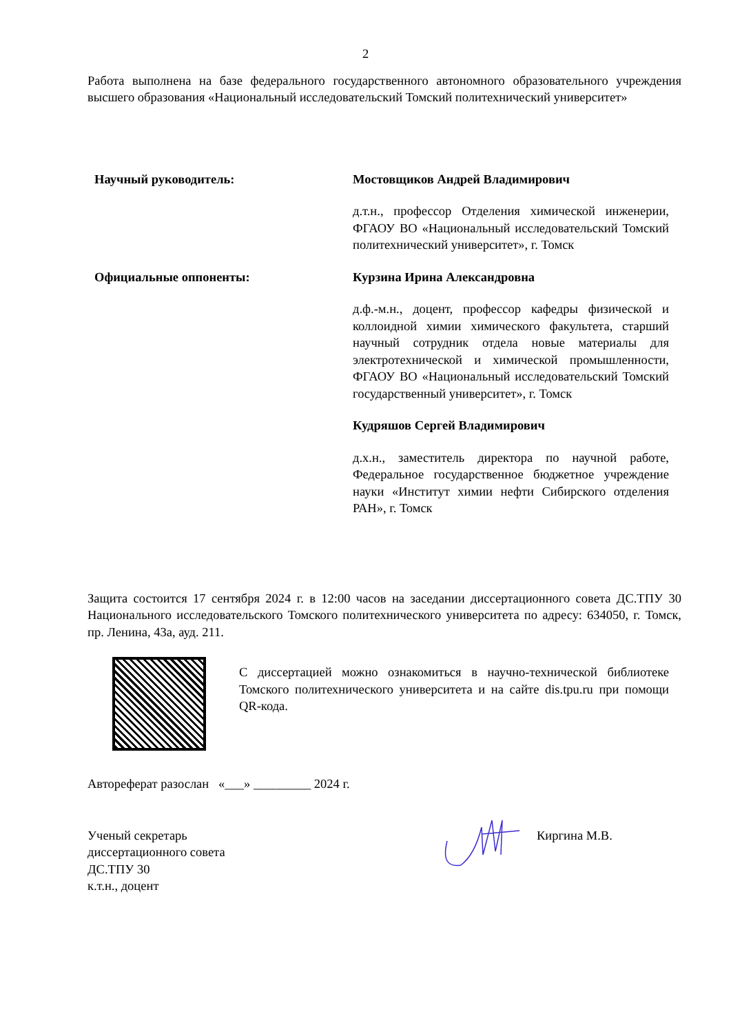2
Работа выполнена на базе федерального государственного автономного образовательного учреждения высшего образования «Национальный исследовательский Томский политехнический университет»
Научный руководитель: Мостовщиков Андрей Владимирович
д.т.н., профессор Отделения химической инженерии, ФГАОУ ВО «Национальный исследовательский Томский политехнический университет», г. Томск
Официальные оппоненты: Курзина Ирина Александровна
д.ф.-м.н., доцент, профессор кафедры физической и коллоидной химии химического факультета, старший научный сотрудник отдела новые материалы для электротехнической и химической промышленности, ФГАОУ ВО «Национальный исследовательский Томский государственный университет», г. Томск
Кудряшов Сергей Владимирович
д.х.н., заместитель директора по научной работе, Федеральное государственное бюджетное учреждение науки «Институт химии нефти Сибирского отделения РАН», г. Томск
Защита состоится 17 сентября 2024 г. в 12:00 часов на заседании диссертационного совета ДС.ТПУ 30 Национального исследовательского Томского политехнического университета по адресу: 634050, г. Томск, пр. Ленина, 43а, ауд. 211.
С диссертацией можно ознакомиться в научно-технической библиотеке Томского политехнического университета и на сайте dis.tpu.ru при помощи QR-кода.
Автореферат разослан «___» _________ 2024 г.
Ученый секретарь
диссертационного совета
ДС.ТПУ 30
к.т.н., доцент
Киргина М.В.